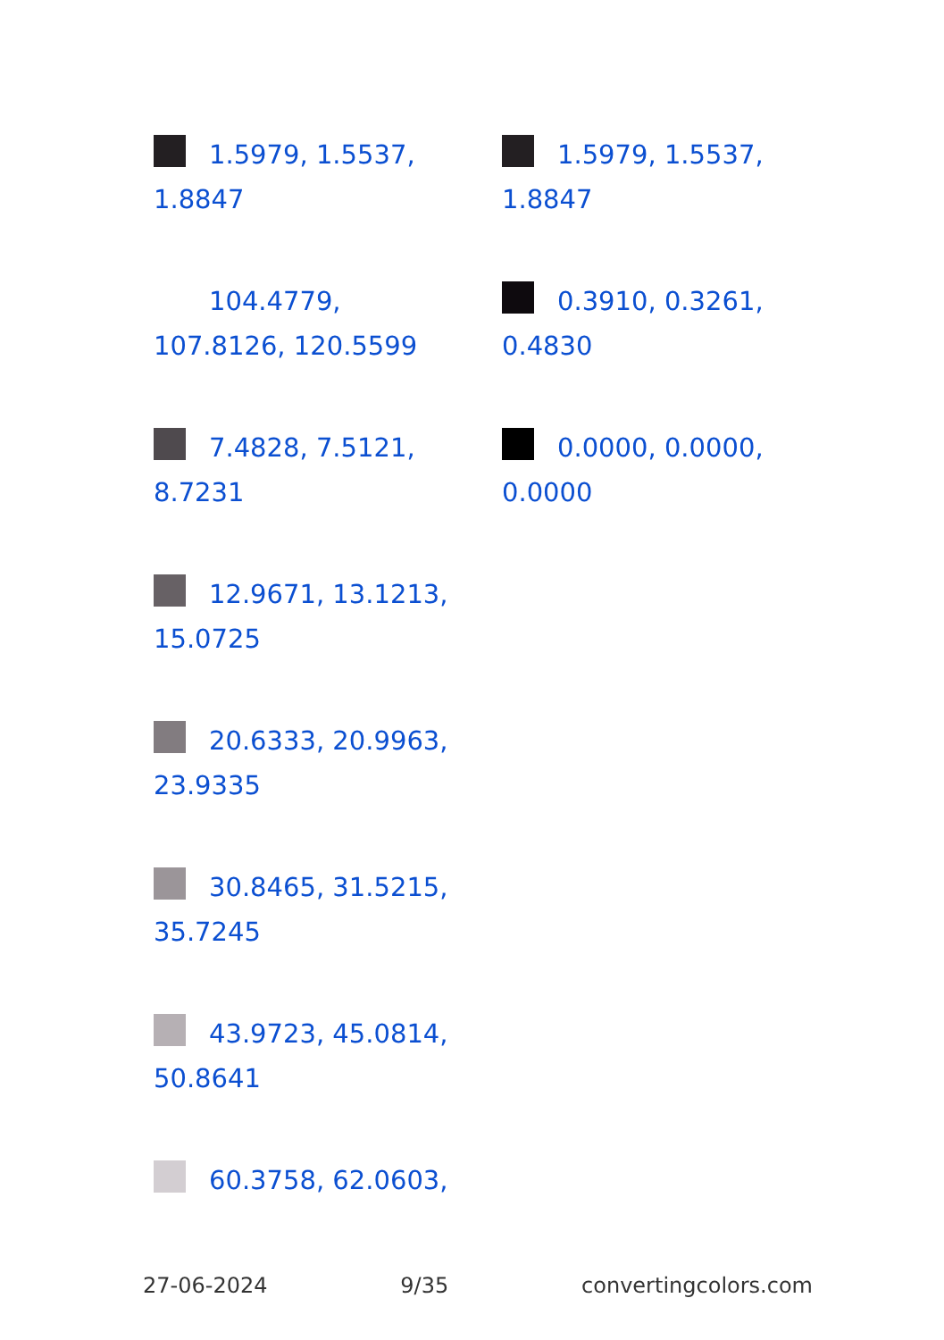1.5979, 1.5537, 1.8847
104.4779, 107.8126, 120.5599
7.4828, 7.5121, 8.7231
12.9671, 13.1213, 15.0725
20.6333, 20.9963, 23.9335
30.8465, 31.5215, 35.7245
43.9723, 45.0814, 50.8641
60.3758, 62.0603,
1.5979, 1.5537, 1.8847
0.3910, 0.3261, 0.4830
0.0000, 0.0000, 0.0000
27-06-2024 9/35 convertingcolors.com